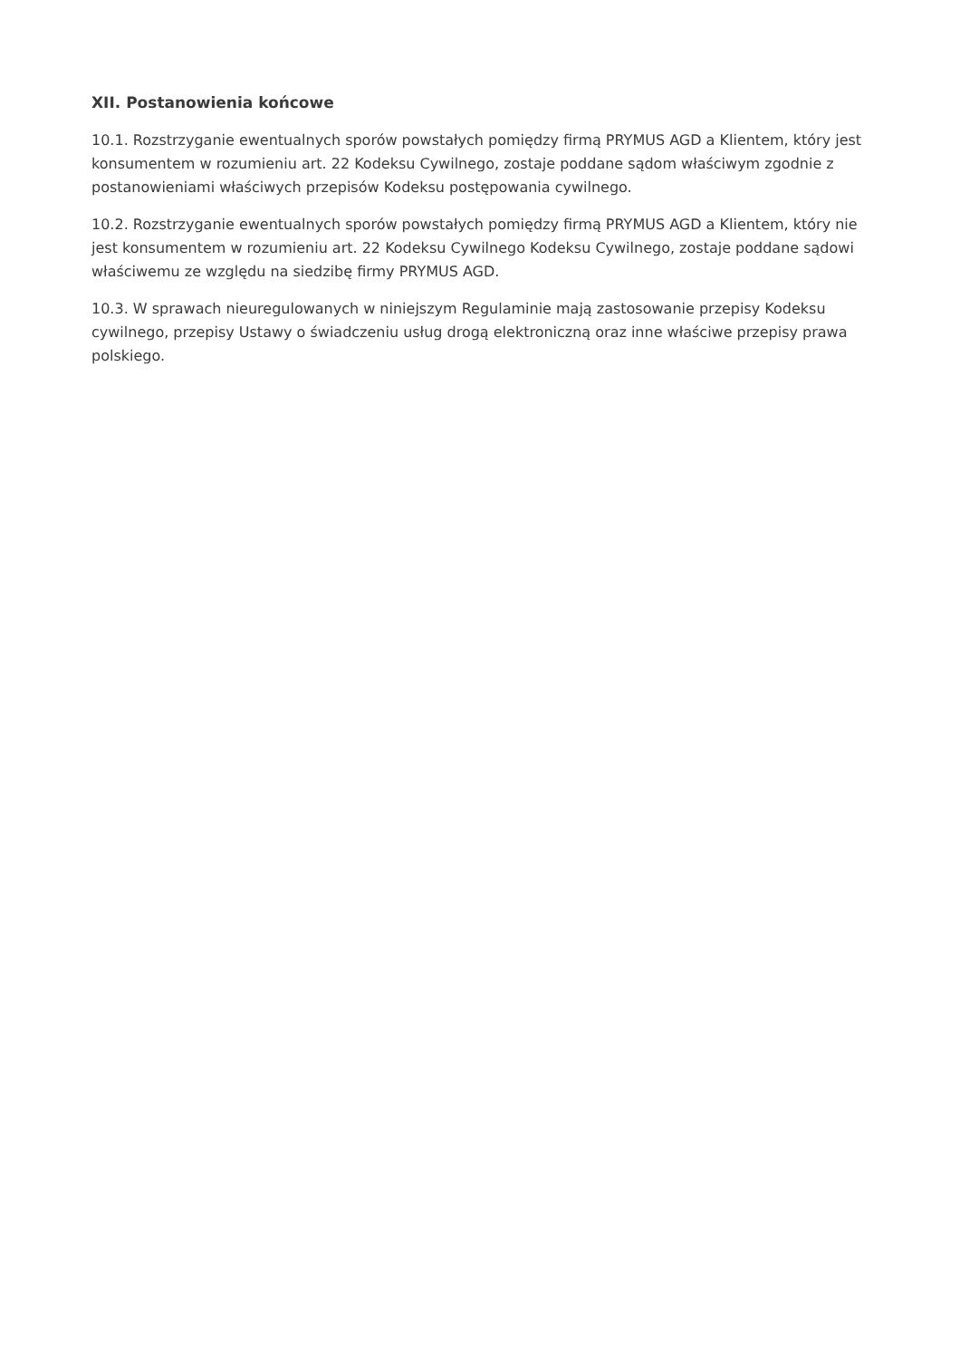XII. Postanowienia końcowe
10.1. Rozstrzyganie ewentualnych sporów powstałych pomiędzy firmą PRYMUS AGD a Klientem, który jest konsumentem w rozumieniu art. 22 Kodeksu Cywilnego, zostaje poddane sądom właściwym zgodnie z postanowieniami właściwych przepisów Kodeksu postępowania cywilnego.
10.2. Rozstrzyganie ewentualnych sporów powstałych pomiędzy firmą PRYMUS AGD a Klientem, który nie jest konsumentem w rozumieniu art. 22 Kodeksu Cywilnego Kodeksu Cywilnego, zostaje poddane sądowi właściwemu ze względu na siedzibę firmy PRYMUS AGD.
10.3. W sprawach nieuregulowanych w niniejszym Regulaminie mają zastosowanie przepisy Kodeksu cywilnego, przepisy Ustawy o świadczeniu usług drogą elektroniczną oraz inne właściwe przepisy prawa polskiego.